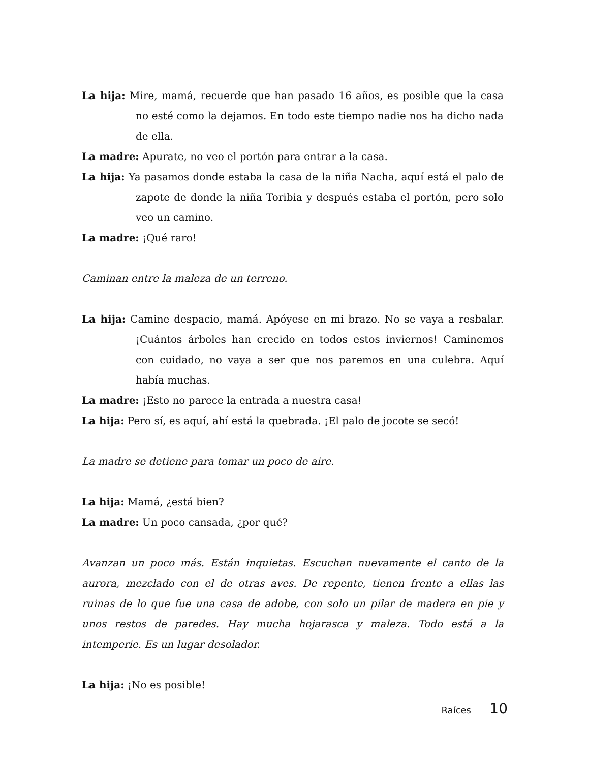La hija: Mire, mamá, recuerde que han pasado 16 años, es posible que la casa no esté como la dejamos. En todo este tiempo nadie nos ha dicho nada de ella.
La madre: Apurate, no veo el portón para entrar a la casa.
La hija: Ya pasamos donde estaba la casa de la niña Nacha, aquí está el palo de zapote de donde la niña Toribia y después estaba el portón, pero solo veo un camino.
La madre: ¡Qué raro!
Caminan entre la maleza de un terreno.
La hija: Camine despacio, mamá. Apóyese en mi brazo. No se vaya a resbalar. ¡Cuántos árboles han crecido en todos estos inviernos! Caminemos con cuidado, no vaya a ser que nos paremos en una culebra. Aquí había muchas.
La madre: ¡Esto no parece la entrada a nuestra casa!
La hija: Pero sí, es aquí, ahí está la quebrada. ¡El palo de jocote se secó!
La madre se detiene para tomar un poco de aire.
La hija: Mamá, ¿está bien?
La madre: Un poco cansada, ¿por qué?
Avanzan un poco más. Están inquietas. Escuchan nuevamente el canto de la aurora, mezclado con el de otras aves. De repente, tienen frente a ellas las ruinas de lo que fue una casa de adobe, con solo un pilar de madera en pie y unos restos de paredes. Hay mucha hojarasca y maleza. Todo está a la intemperie. Es un lugar desolador.
La hija: ¡No es posible!
Raíces 10